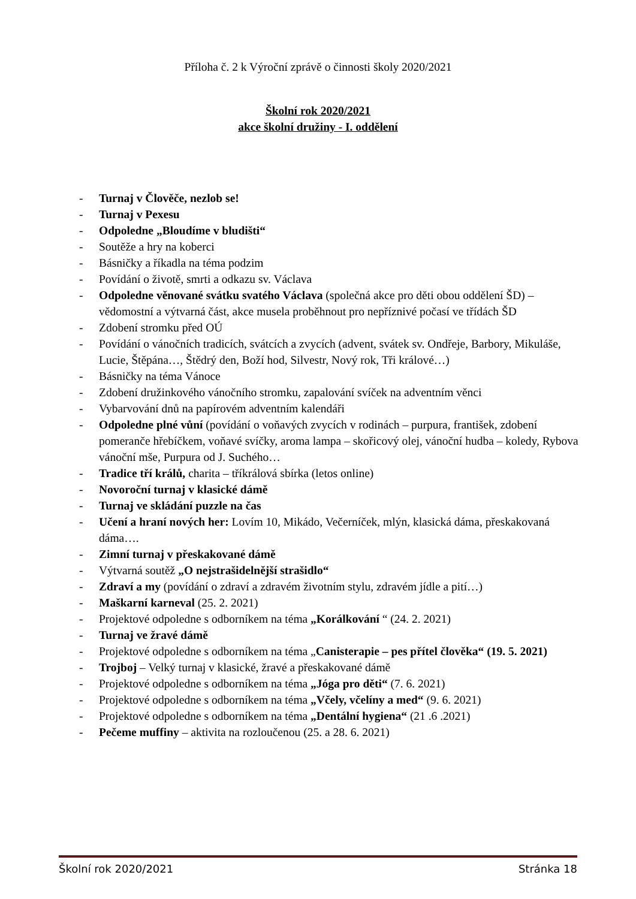Příloha č. 2 k Výroční zprávě o činnosti školy 2020/2021
Školní rok 2020/2021
akce školní družiny - I. oddělení
- Turnaj v Člověče, nezlob se!
- Turnaj v Pexesu
- Odpoledne „Bloudíme v bludišti“
- Soutěže a hry na koberci
- Básničky a říkadla na téma podzim
- Povídání o životě, smrti a odkazu sv. Václava
- Odpoledne věnované svátku svatého Václava (společná akce pro děti obou oddělení ŠD) – vědomostní a výtvarná část, akce musela proběhnout pro nepříznivé počasí ve třídách ŠD
- Zdobení stromku před OÚ
- Povídání o vánočních tradicích, svátcích a zvycích (advent, svátek sv. Ondřeje, Barbory, Mikuláše, Lucie, Štěpána…, Štědrý den, Boží hod, Silvestr, Nový rok, Tři králové…)
- Básničky na téma Vánoce
- Zdobení družinkového vánočního stromku, zapalování svíček na adventním věnci
- Vybarvování dnů na papírovém adventním kalendáři
- Odpoledne plné vůní (povídání o voňavých zvycích v rodinách – purpura, františek, zdobení pomeranče hřebíčkem, voňavé svíčky, aroma lampa – skořicový olej, vánoční hudba – koledy, Rybova vánoční mše, Purpura od J. Suchého…
- Tradice tří králů, charita – tříkrálová sbírka (letos online)
- Novoroční turnaj v klasické dámě
- Turnaj ve skládání puzzle na čas
- Učení a hraní nových her: Lovím 10, Mikádo, Večerníček, mlýn, klasická dáma, přeskakovaná dáma….
- Zimní turnaj v přeskakované dámě
- Výtvarná soutěž „O nejstrašidelnější strašidlo“
- Zdraví a my (povídání o zdraví a zdravém životním stylu, zdravém jídle a pití…)
- Maškarní karneval (25. 2. 2021)
- Projektové odpoledne s odborníkem na téma „Korálkování “ (24. 2. 2021)
- Turnaj ve žravé dámě
- Projektové odpoledne s odborníkem na téma „Canisterapie – pes přítel člověka“ (19. 5. 2021)
- Trojboj – Velký turnaj v klasické, žravé a přeskakované dámě
- Projektové odpoledne s odborníkem na téma „Jóga pro děti“ (7. 6. 2021)
- Projektové odpoledne s odborníkem na téma „Včely, včelíny a med“ (9. 6. 2021)
- Projektové odpoledne s odborníkem na téma „Dentální hygiena“ (21 .6 .2021)
- Pečeme muffiny – aktivita na rozloučenou (25. a 28. 6. 2021)
Školní rok 2020/2021 Stránka 18